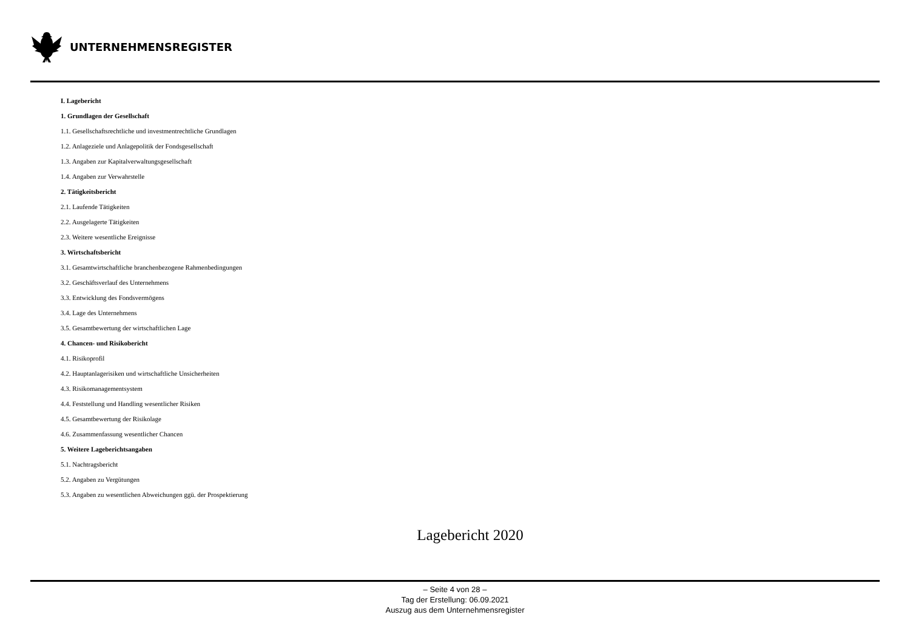UNTERNEHMENSREGISTER
I. Lagebericht
1. Grundlagen der Gesellschaft
1.1. Gesellschaftsrechtliche und investmentrechtliche Grundlagen
1.2. Anlageziele und Anlagepolitik der Fondsgesellschaft
1.3. Angaben zur Kapitalverwaltungsgesellschaft
1.4. Angaben zur Verwahrstelle
2. Tätigkeitsbericht
2.1. Laufende Tätigkeiten
2.2. Ausgelagerte Tätigkeiten
2.3. Weitere wesentliche Ereignisse
3. Wirtschaftsbericht
3.1. Gesamtwirtschaftliche branchenbezogene Rahmenbedingungen
3.2. Geschäftsverlauf des Unternehmens
3.3. Entwicklung des Fondsvermögens
3.4. Lage des Unternehmens
3.5. Gesamtbewertung der wirtschaftlichen Lage
4. Chancen- und Risikobericht
4.1. Risikoprofil
4.2. Hauptanlagerisiken und wirtschaftliche Unsicherheiten
4.3. Risikomanagementsystem
4.4. Feststellung und Handling wesentlicher Risiken
4.5. Gesamtbewertung der Risikolage
4.6. Zusammenfassung wesentlicher Chancen
5. Weitere Lageberichtsangaben
5.1. Nachtragsbericht
5.2. Angaben zu Vergütungen
5.3. Angaben zu wesentlichen Abweichungen ggü. der Prospektierung
Lagebericht 2020
– Seite 4 von 28 –
Tag der Erstellung: 06.09.2021
Auszug aus dem Unternehmensregister